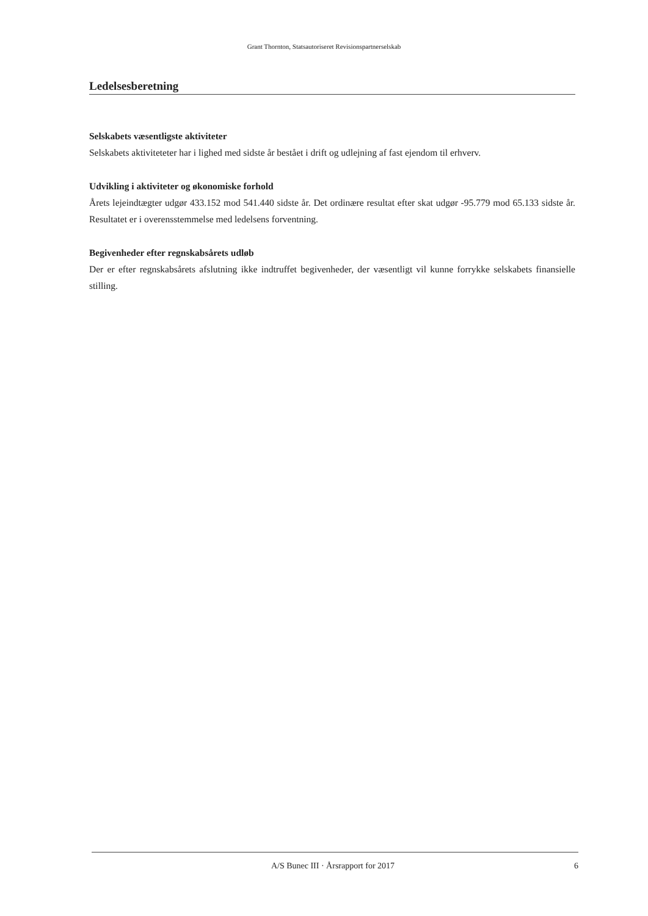Grant Thornton, Statsautoriseret Revisionspartnerselskab
Ledelsesberetning
Selskabets væsentligste aktiviteter
Selskabets aktivitetеter har i lighed med sidste år bestået i drift og udlejning af fast ejendom til erhverv.
Udvikling i aktiviteter og økonomiske forhold
Årets lejeindtægter udgør 433.152 mod 541.440 sidste år. Det ordinære resultat efter skat udgør -95.779 mod 65.133 sidste år. Resultatet er i overensstemmelse med ledelsens forventning.
Begivenheder efter regnskabsårets udløb
Der er efter regnskabsårets afslutning ikke indtruffet begivenheder, der væsentligt vil kunne forrykke selskabets finansielle stilling.
A/S Bunec III · Årsrapport for 2017 6